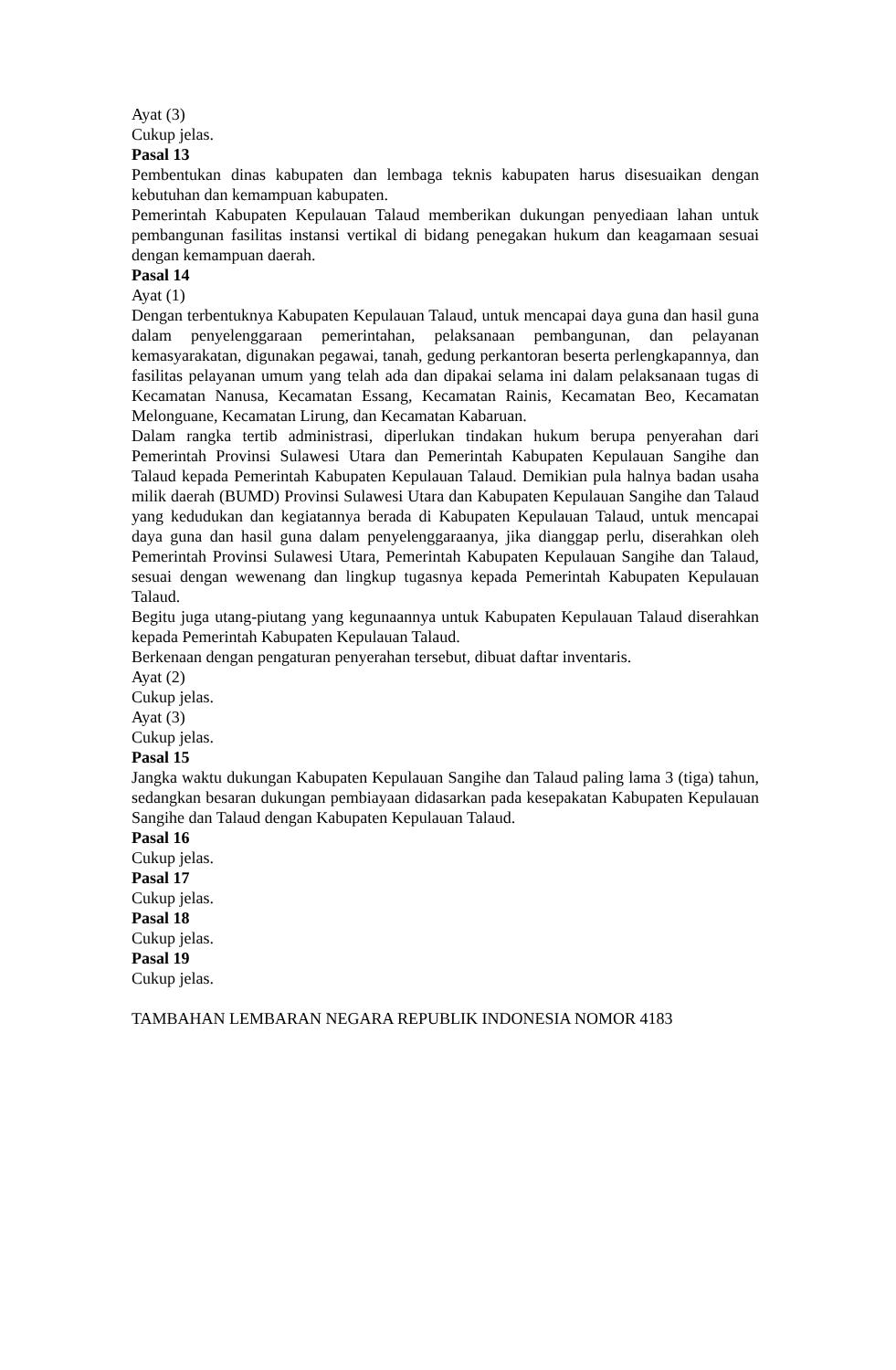Ayat (3)
Cukup jelas.
Pasal 13
Pembentukan dinas kabupaten dan lembaga teknis kabupaten harus disesuaikan dengan kebutuhan dan kemampuan kabupaten.
Pemerintah Kabupaten Kepulauan Talaud memberikan dukungan penyediaan lahan untuk pembangunan fasilitas instansi vertikal di bidang penegakan hukum dan keagamaan sesuai dengan kemampuan daerah.
Pasal 14
Ayat (1)
Dengan terbentuknya Kabupaten Kepulauan Talaud, untuk mencapai daya guna dan hasil guna dalam penyelenggaraan pemerintahan, pelaksanaan pembangunan, dan pelayanan kemasyarakatan, digunakan pegawai, tanah, gedung perkantoran beserta perlengkapannya, dan fasilitas pelayanan umum yang telah ada dan dipakai selama ini dalam pelaksanaan tugas di Kecamatan Nanusa, Kecamatan Essang, Kecamatan Rainis, Kecamatan Beo, Kecamatan Melonguane, Kecamatan Lirung, dan Kecamatan Kabaruan.
Dalam rangka tertib administrasi, diperlukan tindakan hukum berupa penyerahan dari Pemerintah Provinsi Sulawesi Utara dan Pemerintah Kabupaten Kepulauan Sangihe dan Talaud kepada Pemerintah Kabupaten Kepulauan Talaud. Demikian pula halnya badan usaha milik daerah (BUMD) Provinsi Sulawesi Utara dan Kabupaten Kepulauan Sangihe dan Talaud yang kedudukan dan kegiatannya berada di Kabupaten Kepulauan Talaud, untuk mencapai daya guna dan hasil guna dalam penyelenggaraanya, jika dianggap perlu, diserahkan oleh Pemerintah Provinsi Sulawesi Utara, Pemerintah Kabupaten Kepulauan Sangihe dan Talaud, sesuai dengan wewenang dan lingkup tugasnya kepada Pemerintah Kabupaten Kepulauan Talaud.
Begitu juga utang-piutang yang kegunaannya untuk Kabupaten Kepulauan Talaud diserahkan kepada Pemerintah Kabupaten Kepulauan Talaud.
Berkenaan dengan pengaturan penyerahan tersebut, dibuat daftar inventaris.
Ayat (2)
Cukup jelas.
Ayat (3)
Cukup jelas.
Pasal 15
Jangka waktu dukungan Kabupaten Kepulauan Sangihe dan Talaud paling lama 3 (tiga) tahun, sedangkan besaran dukungan pembiayaan didasarkan pada kesepakatan Kabupaten Kepulauan Sangihe dan Talaud dengan Kabupaten Kepulauan Talaud.
Pasal 16
Cukup jelas.
Pasal 17
Cukup jelas.
Pasal 18
Cukup jelas.
Pasal 19
Cukup jelas.
TAMBAHAN LEMBARAN NEGARA REPUBLIK INDONESIA NOMOR 4183